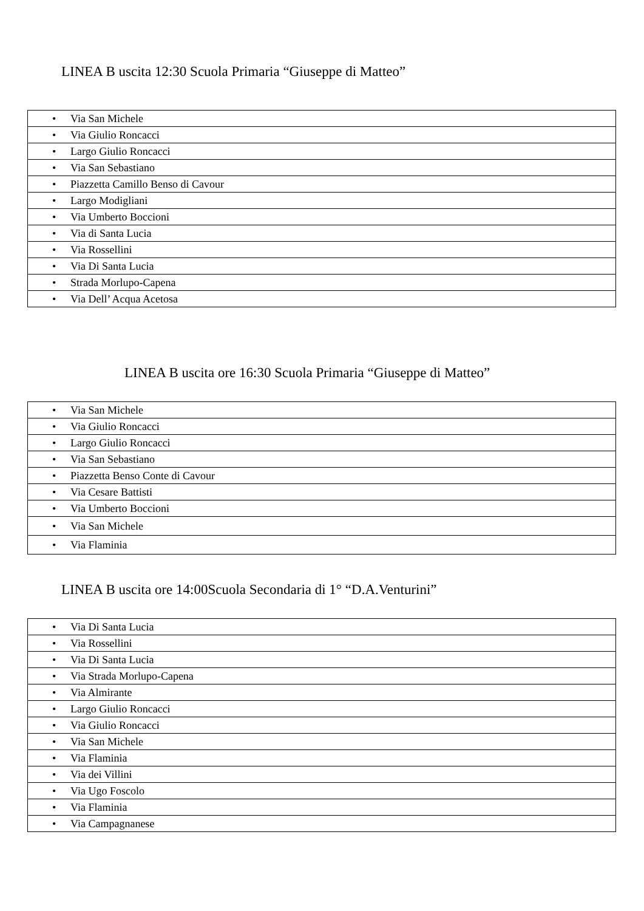LINEA B uscita 12:30 Scuola Primaria “Giuseppe di Matteo”
| • Via San Michele |
| • Via Giulio Roncacci |
| • Largo Giulio Roncacci |
| • Via San Sebastiano |
| • Piazzetta Camillo Benso di Cavour |
| • Largo Modigliani |
| • Via Umberto Boccioni |
| • Via di Santa Lucia |
| • Via Rossellini |
| • Via Di Santa Lucia |
| • Strada Morlupo-Capena |
| • Via Dell’ Acqua Acetosa |
LINEA B uscita ore 16:30 Scuola Primaria “Giuseppe di Matteo”
| • Via San Michele |
| • Via Giulio Roncacci |
| • Largo Giulio Roncacci |
| • Via San Sebastiano |
| • Piazzetta Benso Conte di Cavour |
| • Via Cesare Battisti |
| • Via Umberto Boccioni |
| • Via San Michele |
| • Via Flaminia |
LINEA B uscita ore 14:00Scuola Secondaria di 1° “D.A.Venturini”
| • Via Di Santa Lucia |
| • Via Rossellini |
| • Via Di Santa Lucia |
| • Via Strada Morlupo-Capena |
| • Via Almirante |
| • Largo Giulio Roncacci |
| • Via Giulio Roncacci |
| • Via San Michele |
| • Via Flaminia |
| • Via dei Villini |
| • Via Ugo Foscolo |
| • Via Flaminia |
| • Via Campagnanese |